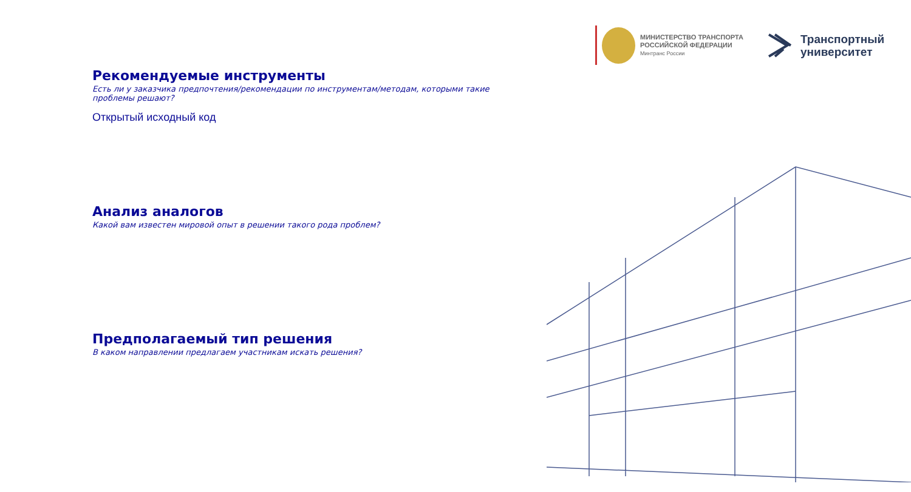МИНИСТЕРСТВО ТРАНСПОРТА
РОССИЙСКОЙ ФЕДЕРАЦИИ
Минтранс России
Транспортный
университет
Рекомендуемые инструменты
Есть ли у заказчика предпочтения/рекомендации по инструментам/методам, которыми такие проблемы решают?
Открытый исходный код
Анализ аналогов
Какой вам известен мировой опыт в решении такого рода проблем?
Предполагаемый тип решения
В каком направлении предлагаем участникам искать решения?